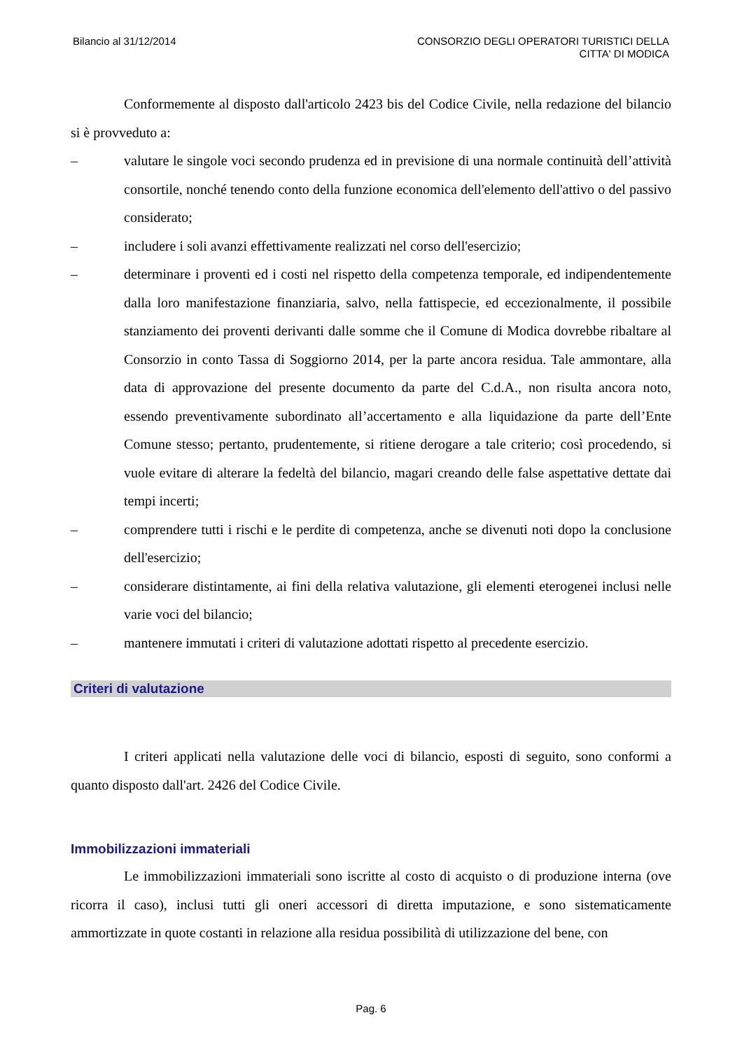Bilancio al 31/12/2014 CONSORZIO DEGLI OPERATORI TURISTICI DELLA
CITTA' DI MODICA
Conformemente al disposto dall'articolo 2423 bis del Codice Civile, nella redazione del bilancio si è provveduto a:
– valutare le singole voci secondo prudenza ed in previsione di una normale continuità dell’attività consortile, nonché tenendo conto della funzione economica dell'elemento dell'attivo o del passivo considerato;
– includere i soli avanzi effettivamente realizzati nel corso dell'esercizio;
– determinare i proventi ed i costi nel rispetto della competenza temporale, ed indipendentemente dalla loro manifestazione finanziaria, salvo, nella fattispecie, ed eccezionalmente, il possibile stanziamento dei proventi derivanti dalle somme che il Comune di Modica dovrebbe ribaltare al Consorzio in conto Tassa di Soggiorno 2014, per la parte ancora residua. Tale ammontare, alla data di approvazione del presente documento da parte del C.d.A., non risulta ancora noto, essendo preventivamente subordinato all’accertamento e alla liquidazione da parte dell’Ente Comune stesso; pertanto, prudentemente, si ritiene derogare a tale criterio; così procedendo, si vuole evitare di alterare la fedeltà del bilancio, magari creando delle false aspettative dettate dai tempi incerti;
– comprendere tutti i rischi e le perdite di competenza, anche se divenuti noti dopo la conclusione dell'esercizio;
– considerare distintamente, ai fini della relativa valutazione, gli elementi eterogenei inclusi nelle varie voci del bilancio;
– mantenere immutati i criteri di valutazione adottati rispetto al precedente esercizio.
Criteri di valutazione
I criteri applicati nella valutazione delle voci di bilancio, esposti di seguito, sono conformi a quanto disposto dall'art. 2426 del Codice Civile.
Immobilizzazioni immateriali
Le immobilizzazioni immateriali sono iscritte al costo di acquisto o di produzione interna (ove ricorra il caso), inclusi tutti gli oneri accessori di diretta imputazione, e sono sistematicamente ammortizzate in quote costanti in relazione alla residua possibilità di utilizzazione del bene, con
Pag. 6